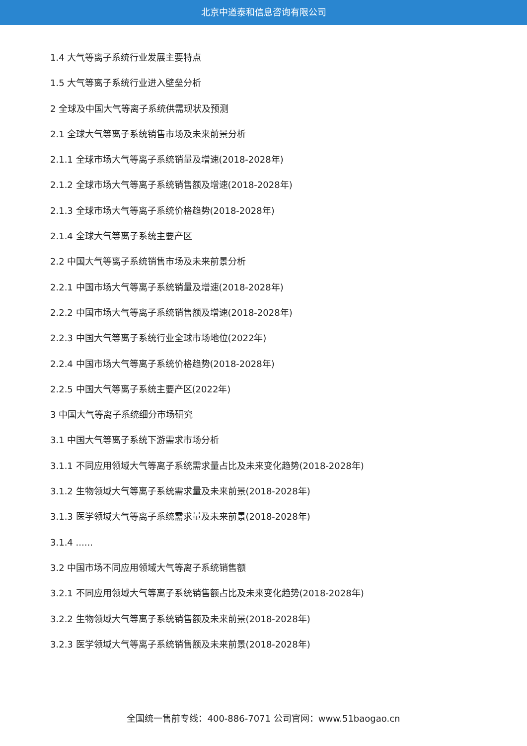北京中道泰和信息咨询有限公司
1.4 大气等离子系统行业发展主要特点
1.5 大气等离子系统行业进入壁垒分析
2 全球及中国大气等离子系统供需现状及预测
2.1 全球大气等离子系统销售市场及未来前景分析
2.1.1 全球市场大气等离子系统销量及增速(2018-2028年)
2.1.2 全球市场大气等离子系统销售额及增速(2018-2028年)
2.1.3 全球市场大气等离子系统价格趋势(2018-2028年)
2.1.4 全球大气等离子系统主要产区
2.2 中国大气等离子系统销售市场及未来前景分析
2.2.1 中国市场大气等离子系统销量及增速(2018-2028年)
2.2.2 中国市场大气等离子系统销售额及增速(2018-2028年)
2.2.3 中国大气等离子系统行业全球市场地位(2022年)
2.2.4 中国市场大气等离子系统价格趋势(2018-2028年)
2.2.5 中国大气等离子系统主要产区(2022年)
3 中国大气等离子系统细分市场研究
3.1 中国大气等离子系统下游需求市场分析
3.1.1 不同应用领域大气等离子系统需求量占比及未来变化趋势(2018-2028年)
3.1.2 生物领域大气等离子系统需求量及未来前景(2018-2028年)
3.1.3 医学领域大气等离子系统需求量及未来前景(2018-2028年)
3.1.4 ......
3.2 中国市场不同应用领域大气等离子系统销售额
3.2.1 不同应用领域大气等离子系统销售额占比及未来变化趋势(2018-2028年)
3.2.2 生物领域大气等离子系统销售额及未来前景(2018-2028年)
3.2.3 医学领域大气等离子系统销售额及未来前景(2018-2028年)
全国统一售前专线：400-886-7071 公司官网：www.51baogao.cn